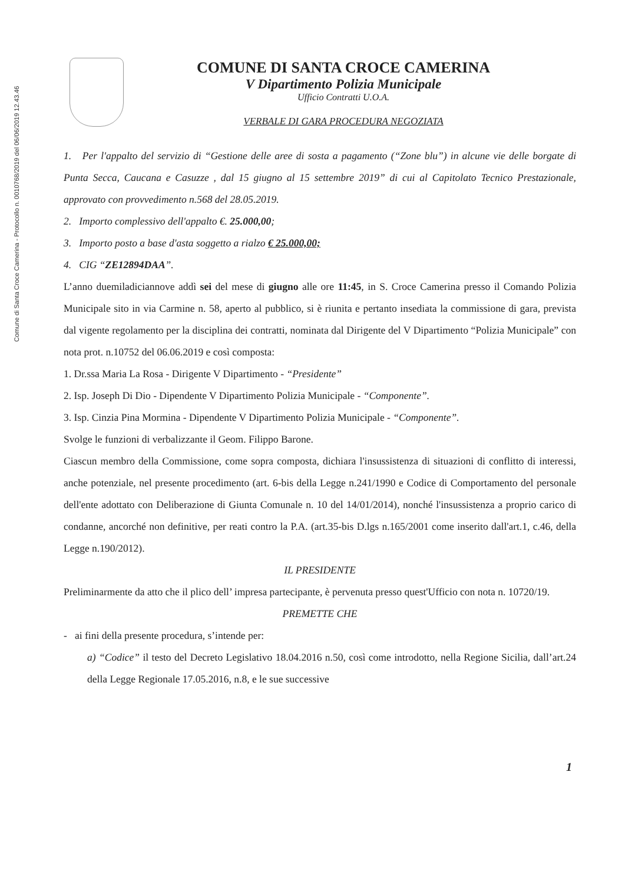Comune di Santa Croce Camerina - Protocollo n. 0010768/2019 del 06/06/2019 12.43.46
COMUNE DI SANTA CROCE CAMERINA
V Dipartimento Polizia Municipale
Ufficio Contratti U.O.A.
VERBALE DI GARA PROCEDURA NEGOZIATA
1. Per l'appalto del servizio di “Gestione delle aree di sosta a pagamento (“Zone blu”) in alcune vie delle borgate di Punta Secca, Caucana e Casuzze , dal 15 giugno al 15 settembre 2019” di cui al Capitolato Tecnico Prestazionale, approvato con provvedimento n.568 del 28.05.2019.
2. Importo complessivo dell'appalto €. 25.000,00;
3. Importo posto a base d'asta soggetto a rialzo € 25.000,00;
4. CIG “ZE12894DAA”.
L’anno duemiladiciannove addì sei del mese di giugno alle ore 11:45, in S. Croce Camerina presso il Comando Polizia Municipale sito in via Carmine n. 58, aperto al pubblico, si è riunita e pertanto insediata la commissione di gara, prevista dal vigente regolamento per la disciplina dei contratti, nominata dal Dirigente del V Dipartimento “Polizia Municipale” con nota prot. n.10752 del 06.06.2019 e così composta:
1. Dr.ssa Maria La Rosa - Dirigente V Dipartimento - “Presidente”
2. Isp. Joseph Di Dio - Dipendente V Dipartimento Polizia Municipale - “Componente”.
3. Isp. Cinzia Pina Mormina - Dipendente V Dipartimento Polizia Municipale - “Componente”.
Svolge le funzioni di verbalizzante il Geom. Filippo Barone.
Ciascun membro della Commissione, come sopra composta, dichiara l'insussistenza di situazioni di conflitto di interessi, anche potenziale, nel presente procedimento (art. 6-bis della Legge n.241/1990 e Codice di Comportamento del personale dell'ente adottato con Deliberazione di Giunta Comunale n. 10 del 14/01/2014), nonché l'insussistenza a proprio carico di condanne, ancorché non definitive, per reati contro la P.A. (art.35-bis D.lgs n.165/2001 come inserito dall'art.1, c.46, della Legge n.190/2012).
IL PRESIDENTE
Preliminarmente da atto che il plico dell’ impresa partecipante, è pervenuta presso quest'Ufficio con nota n. 10720/19.
PREMETTE CHE
- ai fini della presente procedura, s’intende per:
a) “Codice” il testo del Decreto Legislativo 18.04.2016 n.50, così come introdotto, nella Regione Sicilia, dall’art.24 della Legge Regionale 17.05.2016, n.8, e le sue successive
1